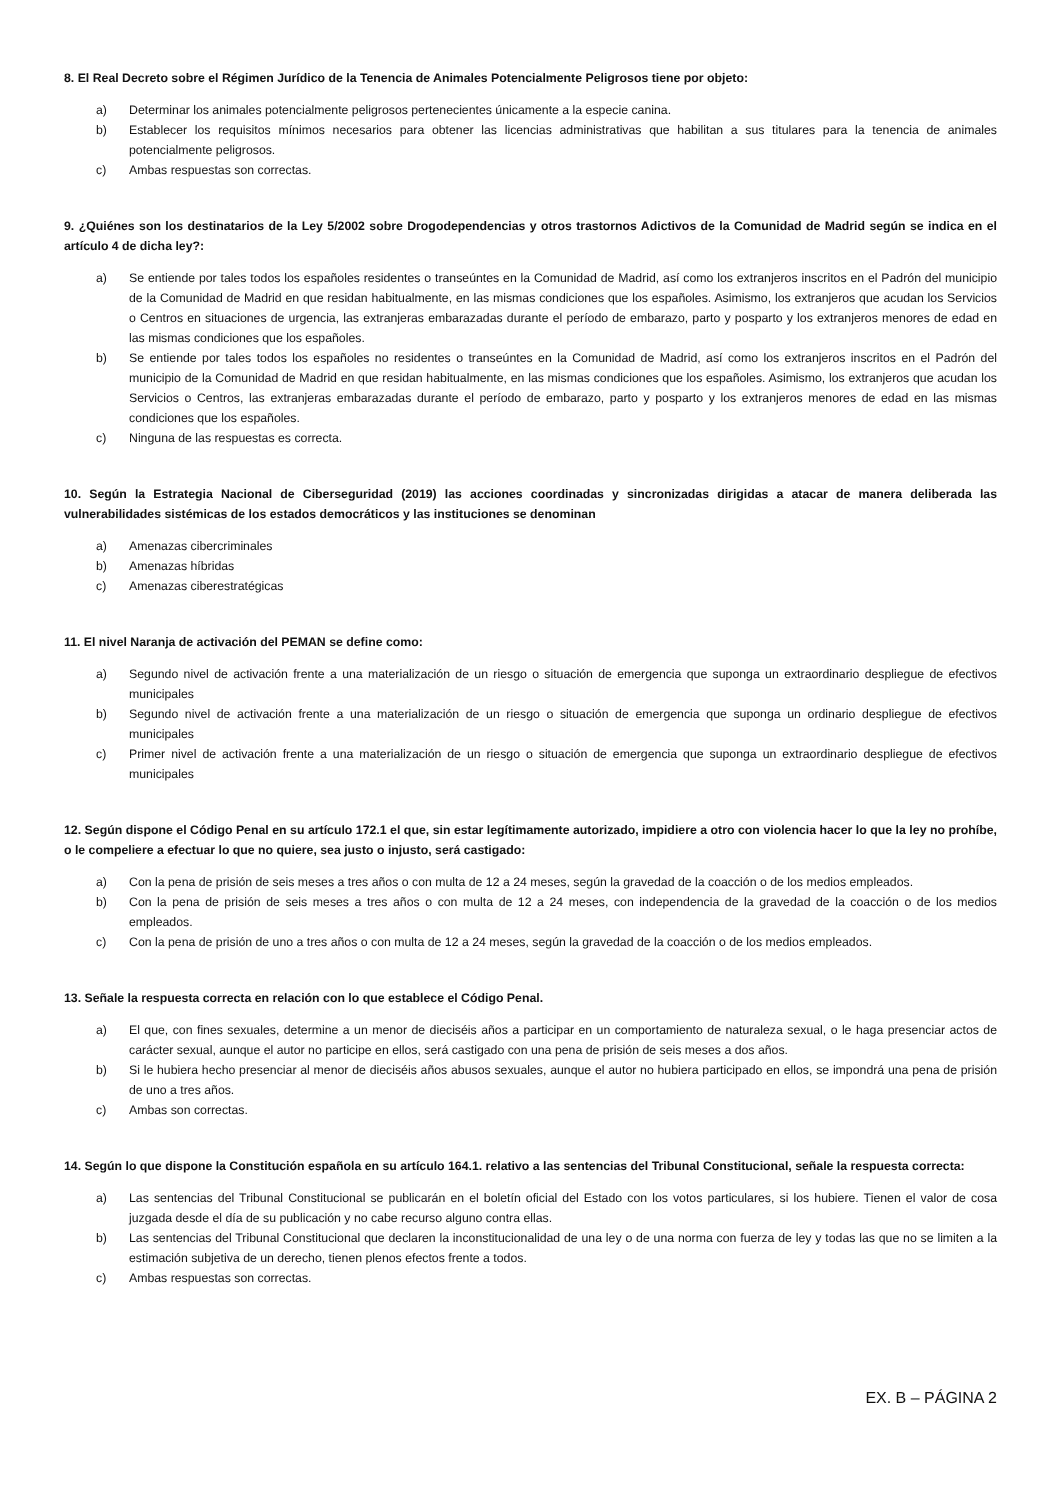8. El Real Decreto sobre el Régimen Jurídico de la Tenencia de Animales Potencialmente Peligrosos tiene por objeto:
a) Determinar los animales potencialmente peligrosos pertenecientes únicamente a la especie canina.
b) Establecer los requisitos mínimos necesarios para obtener las licencias administrativas que habilitan a sus titulares para la tenencia de animales potencialmente peligrosos.
c) Ambas respuestas son correctas.
9. ¿Quiénes son los destinatarios de la Ley 5/2002 sobre Drogodependencias y otros trastornos Adictivos de la Comunidad de Madrid según se indica en el artículo 4 de dicha ley?:
a) Se entiende por tales todos los españoles residentes o transeúntes en la Comunidad de Madrid, así como los extranjeros inscritos en el Padrón del municipio de la Comunidad de Madrid en que residan habitualmente, en las mismas condiciones que los españoles. Asimismo, los extranjeros que acudan los Servicios o Centros en situaciones de urgencia, las extranjeras embarazadas durante el período de embarazo, parto y posparto y los extranjeros menores de edad en las mismas condiciones que los españoles.
b) Se entiende por tales todos los españoles no residentes o transeúntes en la Comunidad de Madrid, así como los extranjeros inscritos en el Padrón del municipio de la Comunidad de Madrid en que residan habitualmente, en las mismas condiciones que los españoles. Asimismo, los extranjeros que acudan los Servicios o Centros, las extranjeras embarazadas durante el período de embarazo, parto y posparto y los extranjeros menores de edad en las mismas condiciones que los españoles.
c) Ninguna de las respuestas es correcta.
10. Según la Estrategia Nacional de Ciberseguridad (2019) las acciones coordinadas y sincronizadas dirigidas a atacar de manera deliberada las vulnerabilidades sistémicas de los estados democráticos y las instituciones se denominan
a) Amenazas cibercriminales
b) Amenazas híbridas
c) Amenazas ciberestratégicas
11. El nivel Naranja de activación del PEMAN se define como:
a) Segundo nivel de activación frente a una materialización de un riesgo o situación de emergencia que suponga un extraordinario despliegue de efectivos municipales
b) Segundo nivel de activación frente a una materialización de un riesgo o situación de emergencia que suponga un ordinario despliegue de efectivos municipales
c) Primer nivel de activación frente a una materialización de un riesgo o situación de emergencia que suponga un extraordinario despliegue de efectivos municipales
12. Según dispone el Código Penal en su artículo 172.1 el que, sin estar legítimamente autorizado, impidiere a otro con violencia hacer lo que la ley no prohíbe, o le compeliere a efectuar lo que no quiere, sea justo o injusto, será castigado:
a) Con la pena de prisión de seis meses a tres años o con multa de 12 a 24 meses, según la gravedad de la coacción o de los medios empleados.
b) Con la pena de prisión de seis meses a tres años o con multa de 12 a 24 meses, con independencia de la gravedad de la coacción o de los medios empleados.
c) Con la pena de prisión de uno a tres años o con multa de 12 a 24 meses, según la gravedad de la coacción o de los medios empleados.
13. Señale la respuesta correcta en relación con lo que establece el Código Penal.
a) El que, con fines sexuales, determine a un menor de dieciséis años a participar en un comportamiento de naturaleza sexual, o le haga presenciar actos de carácter sexual, aunque el autor no participe en ellos, será castigado con una pena de prisión de seis meses a dos años.
b) Si le hubiera hecho presenciar al menor de dieciséis años abusos sexuales, aunque el autor no hubiera participado en ellos, se impondrá una pena de prisión de uno a tres años.
c) Ambas son correctas.
14. Según lo que dispone la Constitución española en su artículo 164.1. relativo a las sentencias del Tribunal Constitucional, señale la respuesta correcta:
a) Las sentencias del Tribunal Constitucional se publicarán en el boletín oficial del Estado con los votos particulares, si los hubiere. Tienen el valor de cosa juzgada desde el día de su publicación y no cabe recurso alguno contra ellas.
b) Las sentencias del Tribunal Constitucional que declaren la inconstitucionalidad de una ley o de una norma con fuerza de ley y todas las que no se limiten a la estimación subjetiva de un derecho, tienen plenos efectos frente a todos.
c) Ambas respuestas son correctas.
EX. B – PÁGINA 2